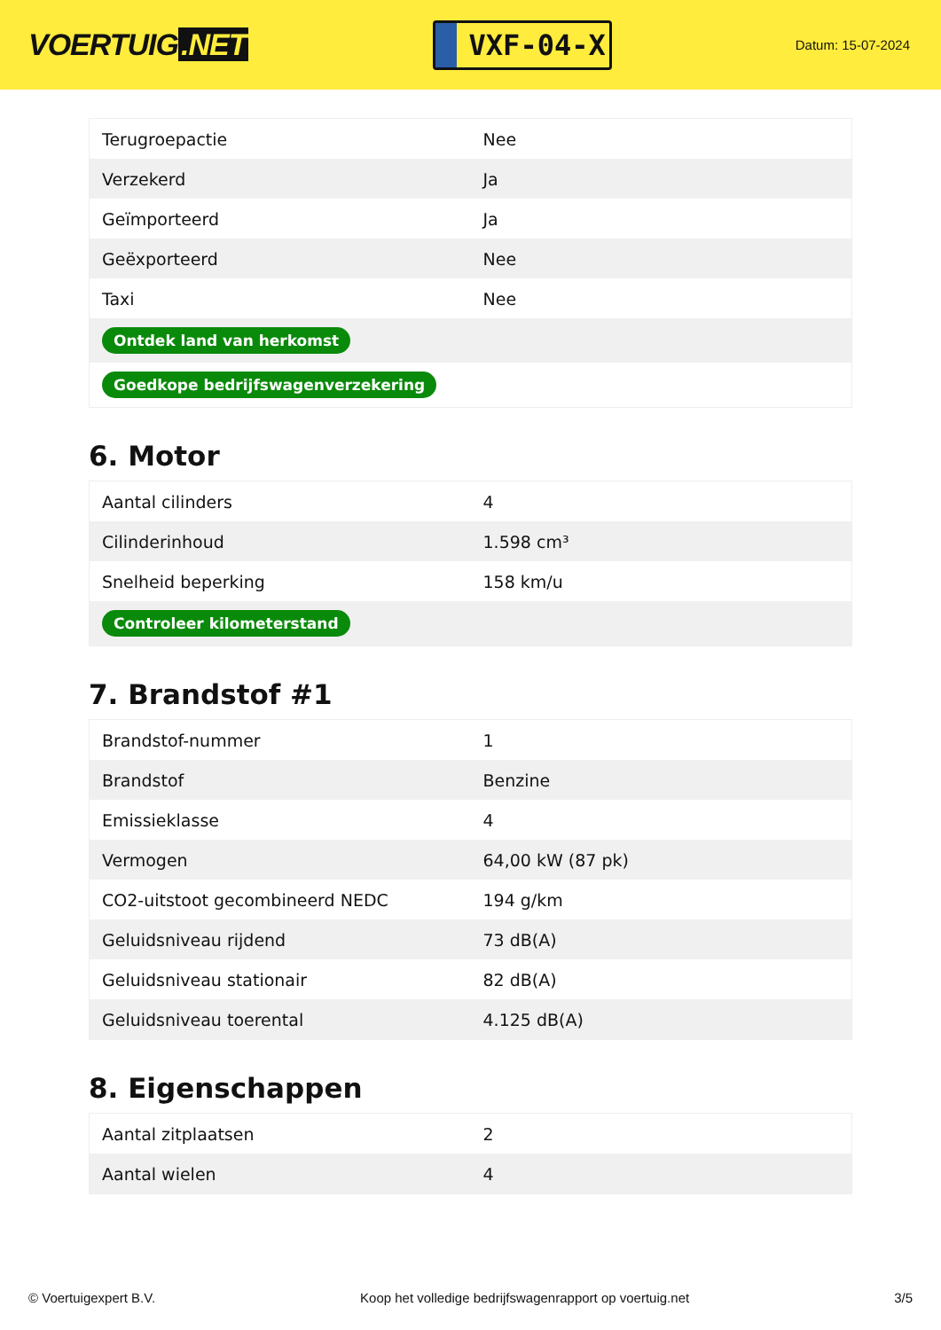VOERTUIG.NET
VXF-04-X
Datum: 15-07-2024
| Terugroepactie | Nee |
| Verzekerd | Ja |
| Geïmporteerd | Ja |
| Geëxporteerd | Nee |
| Taxi | Nee |
| Ontdek land van herkomst | |
| Goedkope bedrijfswagenverzekering | |
6. Motor
| Aantal cilinders | 4 |
| Cilinderinhoud | 1.598 cm³ |
| Snelheid beperking | 158 km/u |
| Controleer kilometerstand | |
7. Brandstof #1
| Brandstof-nummer | 1 |
| Brandstof | Benzine |
| Emissieklasse | 4 |
| Vermogen | 64,00 kW (87 pk) |
| CO2-uitstoot gecombineerd NEDC | 194 g/km |
| Geluidsniveau rijdend | 73 dB(A) |
| Geluidsniveau stationair | 82 dB(A) |
| Geluidsniveau toerental | 4.125 dB(A) |
8. Eigenschappen
| Aantal zitplaatsen | 2 |
| Aantal wielen | 4 |
© Voertuigexpert B.V. Koop het volledige bedrijfswagenrapport op voertuig.net 3/5